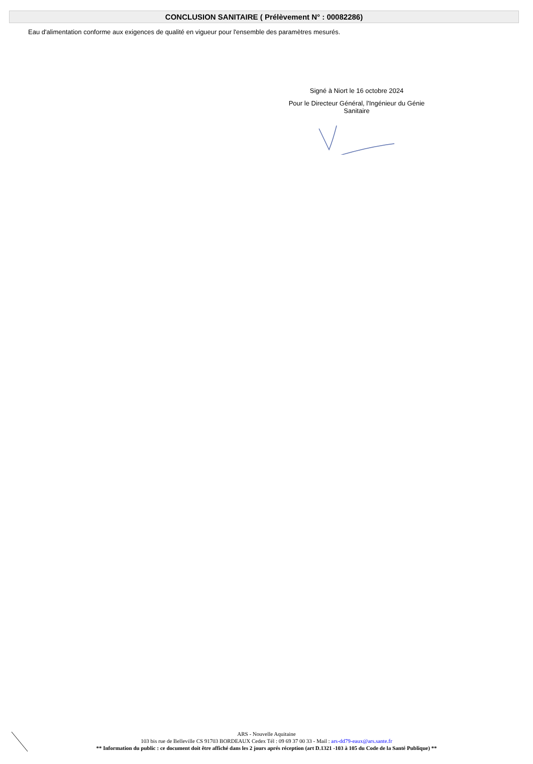CONCLUSION SANITAIRE ( Prélèvement N° : 00082286)
Eau d'alimentation conforme aux exigences de qualité en vigueur pour l'ensemble des paramètres mesurés.
Signé à Niort le 16 octobre 2024
Pour le Directeur Général, l'Ingénieur du Génie
Sanitaire
ARS - Nouvelle Aquitaine
103 bis rue de Belleville CS 91703 BORDEAUX Cedex Tél : 09 69 37 00 33 - Mail : ars-dd79-eaux@ars.sante.fr
** Information du public : ce document doit être affiché dans les 2 jours aprés réception (art D.1321 -103 à 105 du Code de la Santé Publique) **